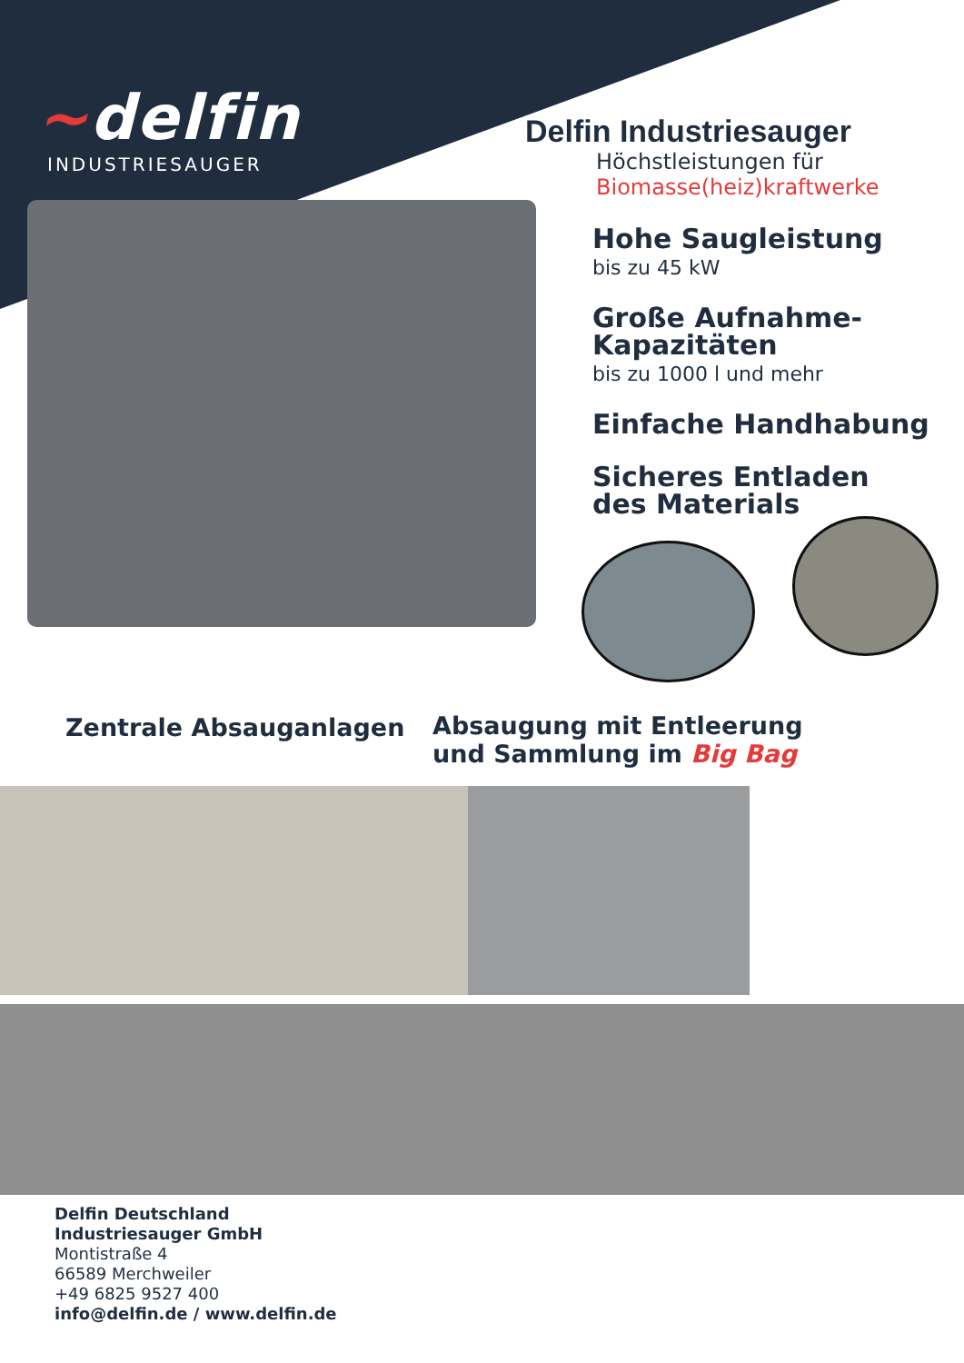~delfin
INDUSTRIESAUGER
Delfin Industriesauger
Höchstleistungen für
Biomasse(heiz)kraftwerke
Hohe Saugleistung
bis zu 45 kW
Große Aufnahme-
Kapazitäten
bis zu 1000 l und mehr
Einfache Handhabung
Sicheres Entladen
des Materials
Zentrale Absauganlagen
Absaugung mit Entleerung
und Sammlung im Big Bag
Delfin Deutschland
Industriesauger GmbH
Montistraße 4
66589 Merchweiler
+49 6825 9527 400
info@delfin.de / www.delfin.de